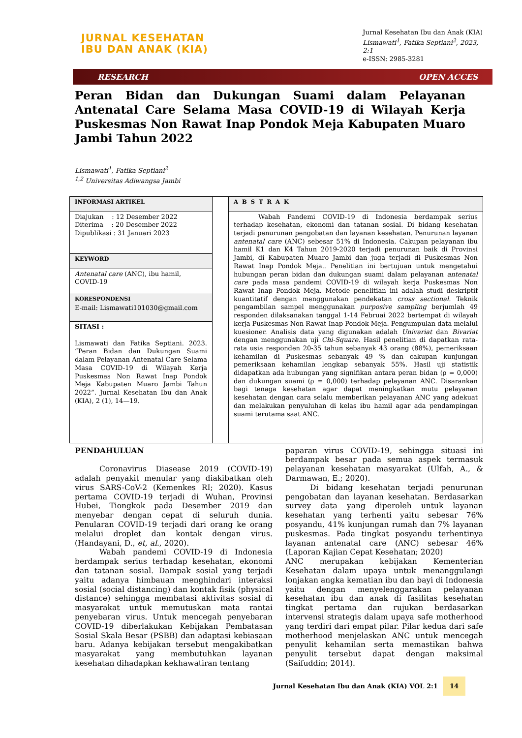JURNAL KESEHATAN
IBU DAN ANAK (KIA)
Jurnal Kesehatan Ibu dan Anak (KIA)
Lismawati<sup>1</sup>, Fatika Septiani<sup>2</sup>, 2023,
2:1
e-ISSN: 2985-3281
RESEARCH OPEN ACCES
Peran Bidan dan Dukungan Suami dalam Pelayanan Antenatal Care Selama Masa COVID-19 di Wilayah Kerja Puskesmas Non Rawat Inap Pondok Meja Kabupaten Muaro Jambi Tahun 2022
Lismawati<sup>1</sup>, Fatika Septiani<sup>2</sup>
<sup>1,2</sup> Universitas Adiwangsa Jambi
INFORMASI ARTIKEL
Diajukan : 12 Desember 2022
Diterima : 20 Desember 2022
Dipublikasi : 31 Januari 2023
KEYWORD
Antenatal care (ANC), ibu hamil, COVID-19
KORESPONDENSI
E-mail: Lismawati101030@gmail.com
SITASI :
Lismawati dan Fatika Septiani. 2023. “Peran Bidan dan Dukungan Suami dalam Pelayanan Antenatal Care Selama Masa COVID-19 di Wilayah Kerja Puskesmas Non Rawat Inap Pondok Meja Kabupaten Muaro Jambi Tahun 2022”. Jurnal Kesehatan Ibu dan Anak (KIA), 2 (1), 14—19.
ABSTRAK
Wabah Pandemi COVID-19 di Indonesia berdampak serius terhadap kesehatan, ekonomi dan tatanan sosial. Di bidang kesehatan terjadi penurunan pengobatan dan layanan kesehatan. Penurunan layanan antenatal care (ANC) sebesar 51% di Indonesia. Cakupan pelayanan ibu hamil K1 dan K4 Tahun 2019-2020 terjadi penurunan baik di Provinsi Jambi, di Kabupaten Muaro Jambi dan juga terjadi di Puskesmas Non Rawat Inap Pondok Meja.. Penelitian ini bertujuan untuk mengetahui hubungan peran bidan dan dukungan suami dalam pelayanan antenatal care pada masa pandemi COVID-19 di wilayah kerja Puskesmas Non Rawat Inap Pondok Meja. Metode penelitian ini adalah studi deskriptif kuantitatif dengan menggunakan pendekatan cross sectional. Teknik pengambilan sampel menggunakan purposive sampling berjumlah 49 responden dilaksanakan tanggal 1-14 Februai 2022 bertempat di wilayah kerja Puskesmas Non Rawat Inap Pondok Meja. Pengumpulan data melalui kuesioner. Analisis data yang digunakan adalah Univariat dan Bivariat dengan menggunakan uji Chi-Square. Hasil penelitian di dapatkan rata-rata usia responden 20-35 tahun sebanyak 43 orang (88%), pemeriksaan kehamilan di Puskesmas sebanyak 49 % dan cakupan kunjungan pemeriksaan kehamilan lengkap sebanyak 55%. Hasil uji statistik didapatkan ada hubungan yang signifikan antara peran bidan (ρ = 0,000) dan dukungan suami (ρ = 0,000) terhadap pelayanan ANC. Disarankan bagi tenaga kesehatan agar dapat meningkatkan mutu pelayanan kesehatan dengan cara selalu memberikan pelayanan ANC yang adekuat dan melakukan penyuluhan di kelas ibu hamil agar ada pendampingan suami terutama saat ANC.
PENDAHULUAN
Coronavirus Diasease 2019 (COVID-19) adalah penyakit menular yang diakibatkan oleh virus SARS-CoV-2 (Kemenkes RI; 2020). Kasus pertama COVID-19 terjadi di Wuhan, Provinsi Hubei, Tiongkok pada Desember 2019 dan menyebar dengan cepat di seluruh dunia. Penularan COVID-19 terjadi dari orang ke orang melalui droplet dan kontak dengan virus. (Handayani, D., et, al., 2020).
Wabah pandemi COVID-19 di Indonesia berdampak serius terhadap kesehatan, ekonomi dan tatanan sosial. Dampak sosial yang terjadi yaitu adanya himbauan menghindari interaksi sosial (social distancing) dan kontak fisik (physical distance) sehingga membatasi aktivitas sosial di masyarakat untuk memutuskan mata rantai penyebaran virus. Untuk mencegah penyebaran COVID-19 diberlakukan Kebijakan Pembatasan Sosial Skala Besar (PSBB) dan adaptasi kebiasaan baru. Adanya kebijakan tersebut mengakibatkan masyarakat yang membutuhkan layanan kesehatan dihadapkan kekhawatiran tentang
paparan virus COVID-19, sehingga situasi ini berdampak besar pada semua aspek termasuk pelayanan kesehatan masyarakat (Ulfah, A., & Darmawan, E.; 2020).
Di bidang kesehatan terjadi penurunan pengobatan dan layanan kesehatan. Berdasarkan survey data yang diperoleh untuk layanan kesehatan yang terhenti yaitu sebesar 76% posyandu, 41% kunjungan rumah dan 7% layanan puskesmas. Pada tingkat posyandu terhentinya layanan antenatal care (ANC) sebesar 46% (Laporan Kajian Cepat Kesehatan; 2020)
ANC merupakan kebijakan Kementerian Kesehatan dalam upaya untuk menanggulangi lonjakan angka kematian ibu dan bayi di Indonesia yaitu dengan menyelenggarakan pelayanan kesehatan ibu dan anak di fasilitas kesehatan tingkat pertama dan rujukan berdasarkan intervensi strategis dalam upaya safe motherhood yang terdiri dari empat pilar. Pilar kedua dari safe motherhood menjelaskan ANC untuk mencegah penyulit kehamilan serta memastikan bahwa penyulit tersebut dapat dengan maksimal (Saifuddin; 2014).
Jurnal Kesehatan Ibu dan Anak (KIA) VOL 2:1 14